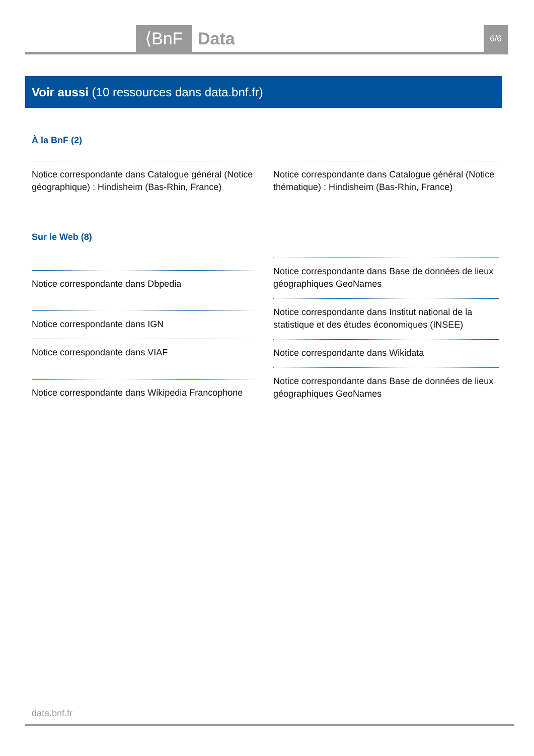⟨BnF Data 6/6
Voir aussi (10 ressources dans data.bnf.fr)
À la BnF (2)
Notice correspondante dans Catalogue général (Notice géographique) : Hindisheim (Bas-Rhin, France)
Notice correspondante dans Catalogue général (Notice thématique) : Hindisheim (Bas-Rhin, France)
Sur le Web (8)
Notice correspondante dans Dbpedia
Notice correspondante dans IGN
Notice correspondante dans VIAF
Notice correspondante dans Wikipedia Francophone
Notice correspondante dans Base de données de lieux géographiques GeoNames
Notice correspondante dans Institut national de la statistique et des études économiques (INSEE)
Notice correspondante dans Wikidata
Notice correspondante dans Base de données de lieux géographiques GeoNames
data.bnf.fr